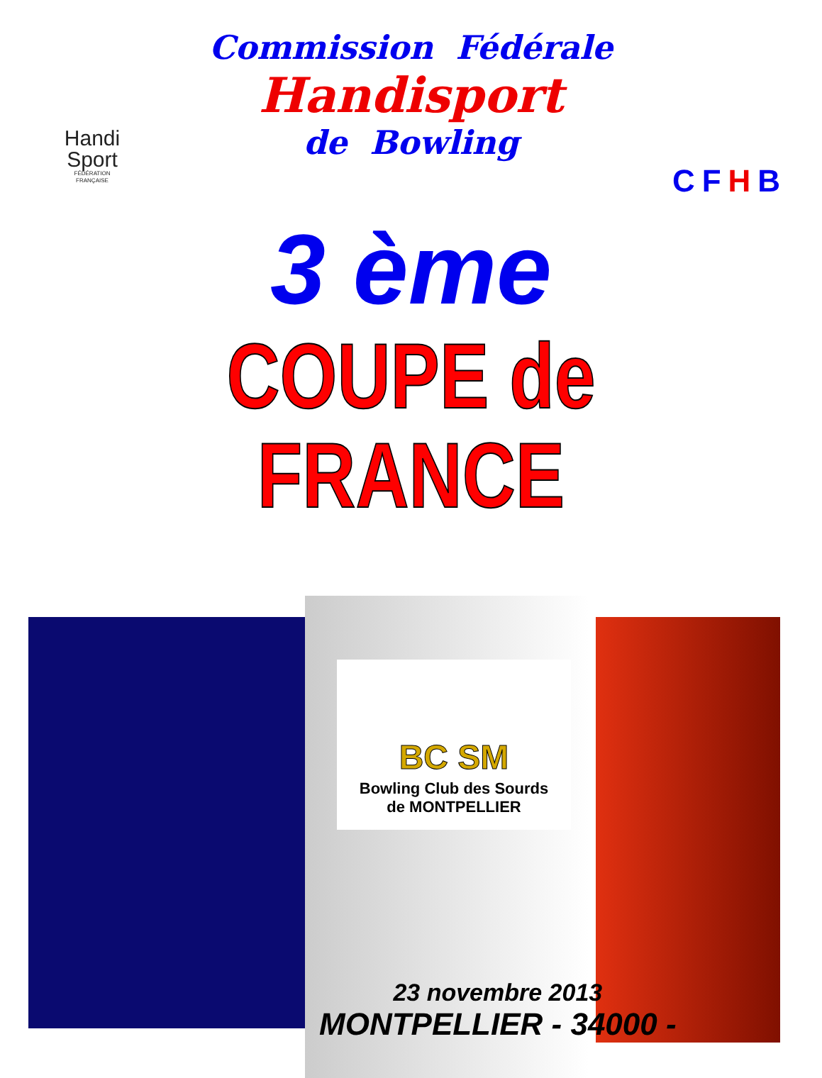Handi
Sport
FÉDÉRATION
FRANÇAISE
Commission Fédérale
Handisport
de Bowling
CFHB
3 ème
COUPE de FRANCE
BC SM
Bowling Club des Sourds
de MONTPELLIER
23 novembre 2013
MONTPELLIER - 34000 -